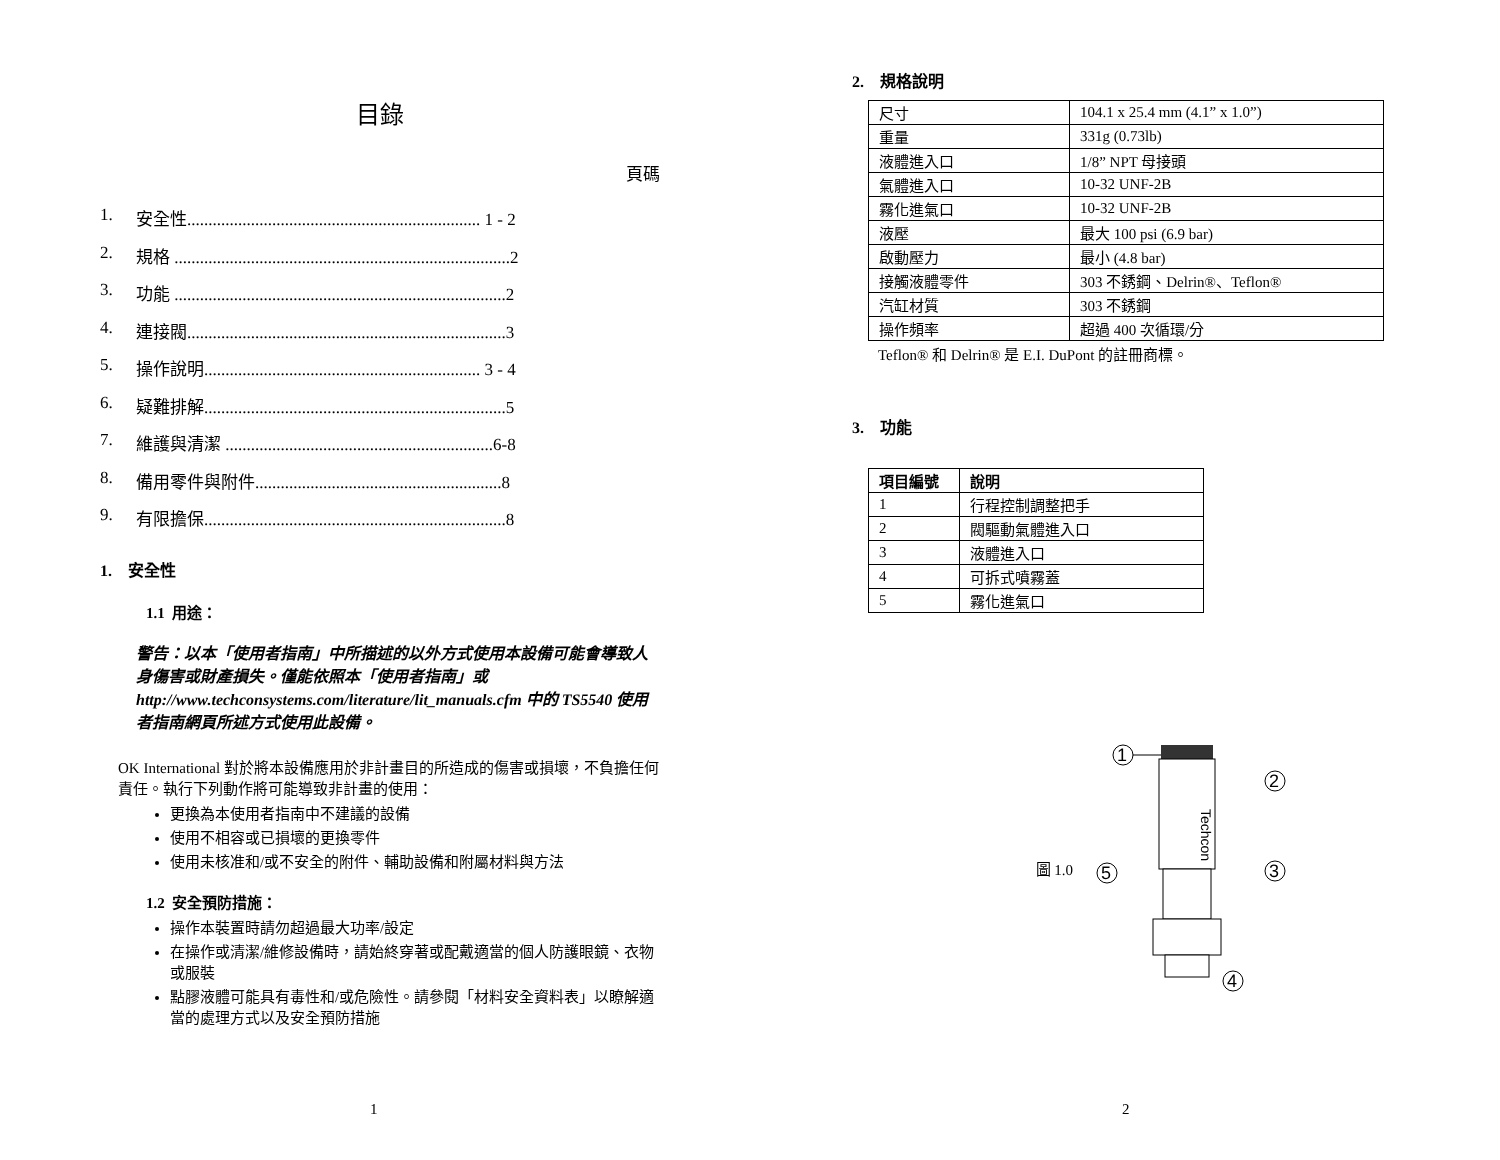目錄
頁碼
1. 安全性..................................................................... 1 - 2
2. 規格 ...............................................................................2
3. 功能 ..............................................................................2
4. 連接閥...........................................................................3
5. 操作說明................................................................. 3 - 4
6. 疑難排解.......................................................................5
7. 維護與清潔 ...............................................................6-8
8. 備用零件與附件..........................................................8
9. 有限擔保.......................................................................8
1. 安全性
1.1 用途：
警告：以本「使用者指南」中所描述的以外方式使用本設備可能會導致人身傷害或財產損失。僅能依照本「使用者指南」或 http://www.techconsystems.com/literature/lit_manuals.cfm 中的 TS5540 使用者指南網頁所述方式使用此設備。
OK International 對於將本設備應用於非計畫目的所造成的傷害或損壞，不負擔任何責任。執行下列動作將可能導致非計畫的使用：
更換為本使用者指南中不建議的設備
使用不相容或已損壞的更換零件
使用未核准和/或不安全的附件、輔助設備和附屬材料與方法
1.2 安全預防措施：
操作本裝置時請勿超過最大功率/設定
在操作或清潔/維修設備時，請始終穿著或配戴適當的個人防護眼鏡、衣物或服裝
點膠液體可能具有毒性和/或危險性。請參閱「材料安全資料表」以瞭解適當的處理方式以及安全預防措施
1
2. 規格說明
| 尺寸 | 104.1 x 25.4 mm (4.1” x 1.0”) |
| 重量 | 331g (0.73lb) |
| 液體進入口 | 1/8” NPT 母接頭 |
| 氣體進入口 | 10-32 UNF-2B |
| 霧化進氣口 | 10-32 UNF-2B |
| 液壓 | 最大 100 psi (6.9 bar) |
| 啟動壓力 | 最小 (4.8 bar) |
| 接觸液體零件 | 303 不銹鋼、Delrin®、Teflon® |
| 汽缸材質 | 303 不銹鋼 |
| 操作頻率 | 超過 400 次循環/分 |
Teflon® 和 Delrin® 是 E.I. DuPont 的註冊商標。
3. 功能
| 項目編號 | 說明 |
| 1 | 行程控制調整把手 |
| 2 | 閥驅動氣體進入口 |
| 3 | 液體進入口 |
| 4 | 可拆式噴霧蓋 |
| 5 | 霧化進氣口 |
圖 1.0
1
Techcon
2
3
5
4
2